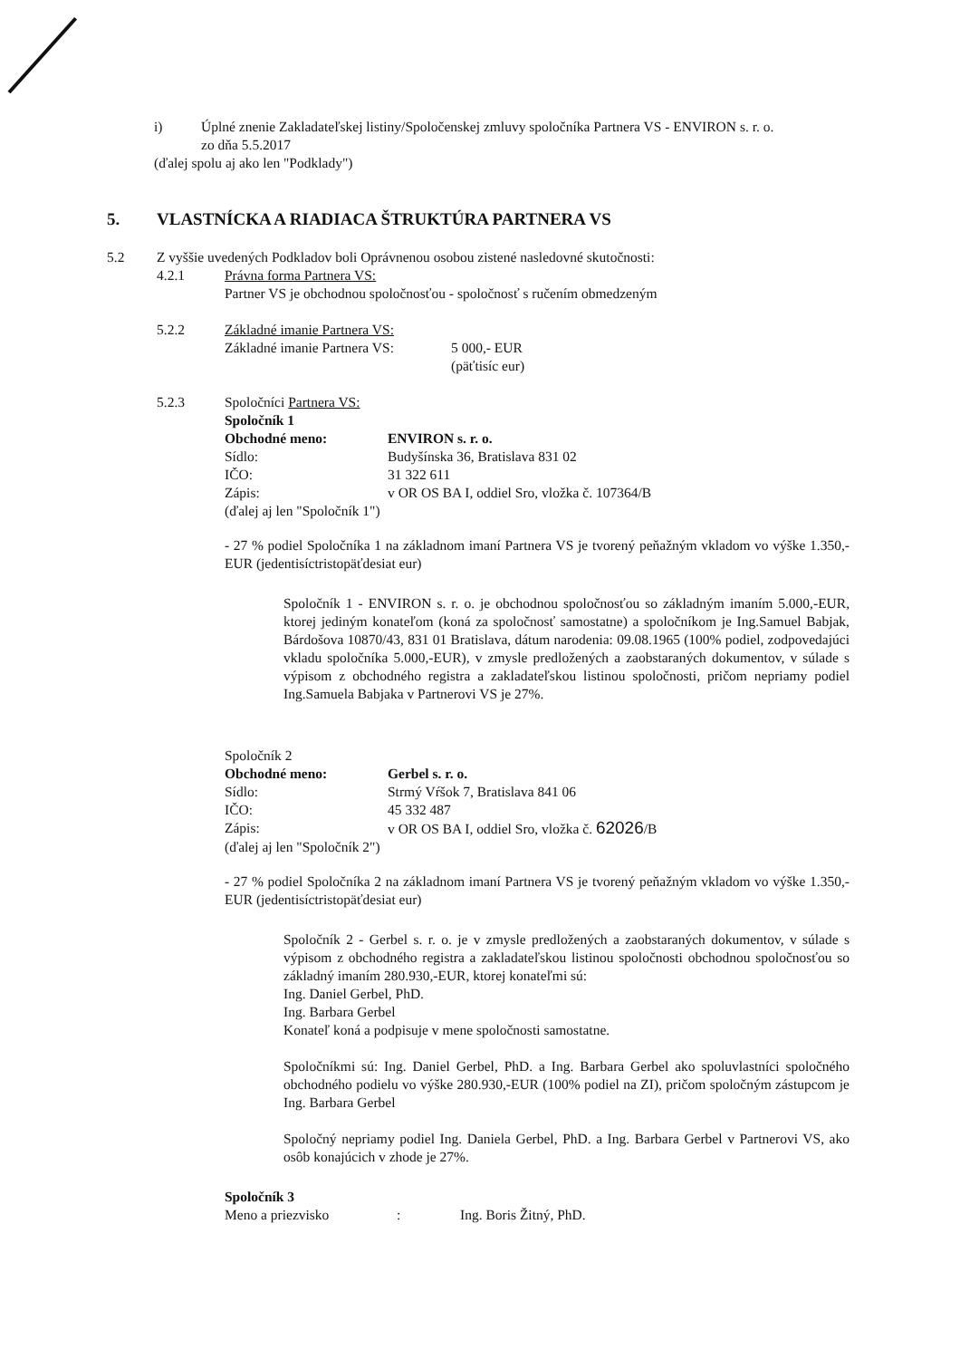i) Úplné znenie Zakladateľskej listiny/Spoločenskej zmluvy spoločníka Partnera VS - ENVIRON s. r. o.
zo dňa 5.5.2017
(ďalej spolu aj ako len "Podklady")
5. VLASTNÍCKA A RIADIACA ŠTRUKTÚRA PARTNERA VS
5.2 Z vyššie uvedených Podkladov boli Oprávnenou osobou zistené nasledovné skutočnosti:
4.2.1 Právna forma Partnera VS:
Partner VS je obchodnou spoločnosťou - spoločnosť s ručením obmedzeným
5.2.2 Základné imanie Partnera VS:
Základné imanie Partnera VS: 5 000,- EUR
(päťtisíc eur)
5.2.3 Spoločníci Partnera VS:
Spoločník 1
Obchodné meno: ENVIRON s. r. o.
Sídlo: Budyšínska 36, Bratislava 831 02
IČO: 31 322 611
Zápis: v OR OS BA I, oddiel Sro, vložka č. 107364/B
(ďalej aj len "Spoločník 1")
- 27 % podiel Spoločníka 1 na základnom imaní Partnera VS je tvorený peňažným vkladom vo výške 1.350,-EUR (jedentisíctristopäťdesiat eur)
Spoločník 1 - ENVIRON s. r. o. je obchodnou spoločnosťou so základným imaním 5.000,-EUR, ktorej jediným konateľom (koná za spoločnosť samostatne) a spoločníkom je Ing.Samuel Babjak, Bárdošova 10870/43, 831 01 Bratislava, dátum narodenia: 09.08.1965 (100% podiel, zodpovedajúci vkladu spoločníka 5.000,-EUR), v zmysle predložených a zaobstaraných dokumentov, v súlade s výpisom z obchodného registra a zakladateľskou listinou spoločnosti, pričom nepriamy podiel Ing.Samuela Babjaka v Partnerovi VS je 27%.
Spoločník 2
Obchodné meno: Gerbel s. r. o.
Sídlo: Strmý Vŕšok 7, Bratislava 841 06
IČO: 45 332 487
Zápis: v OR OS BA I, oddiel Sro, vložka č. 62026/B
(ďalej aj len "Spoločník 2")
- 27 % podiel Spoločníka 2 na základnom imaní Partnera VS je tvorený peňažným vkladom vo výške 1.350,-EUR (jedentisíctristopäťdesiat eur)
Spoločník 2 - Gerbel s. r. o. je v zmysle predložených a zaobstaraných dokumentov, v súlade s výpisom z obchodného registra a zakladateľskou listinou spoločnosti obchodnou spoločnosťou so základný imaním 280.930,-EUR, ktorej konateľmi sú:
Ing. Daniel Gerbel, PhD.
Ing. Barbara Gerbel
Konateľ koná a podpisuje v mene spoločnosti samostatne.
Spoločníkmi sú: Ing. Daniel Gerbel, PhD. a Ing. Barbara Gerbel ako spoluvlastníci spoločného obchodného podielu vo výške 280.930,-EUR (100% podiel na ZI), pričom spoločným zástupcom je Ing. Barbara Gerbel
Spoločný nepriamy podiel Ing. Daniela Gerbel, PhD. a Ing. Barbara Gerbel v Partnerovi VS, ako osôb konajúcich v zhode je 27%.
Spoločník 3
Meno a priezvisko: Ing. Boris Žitný, PhD.